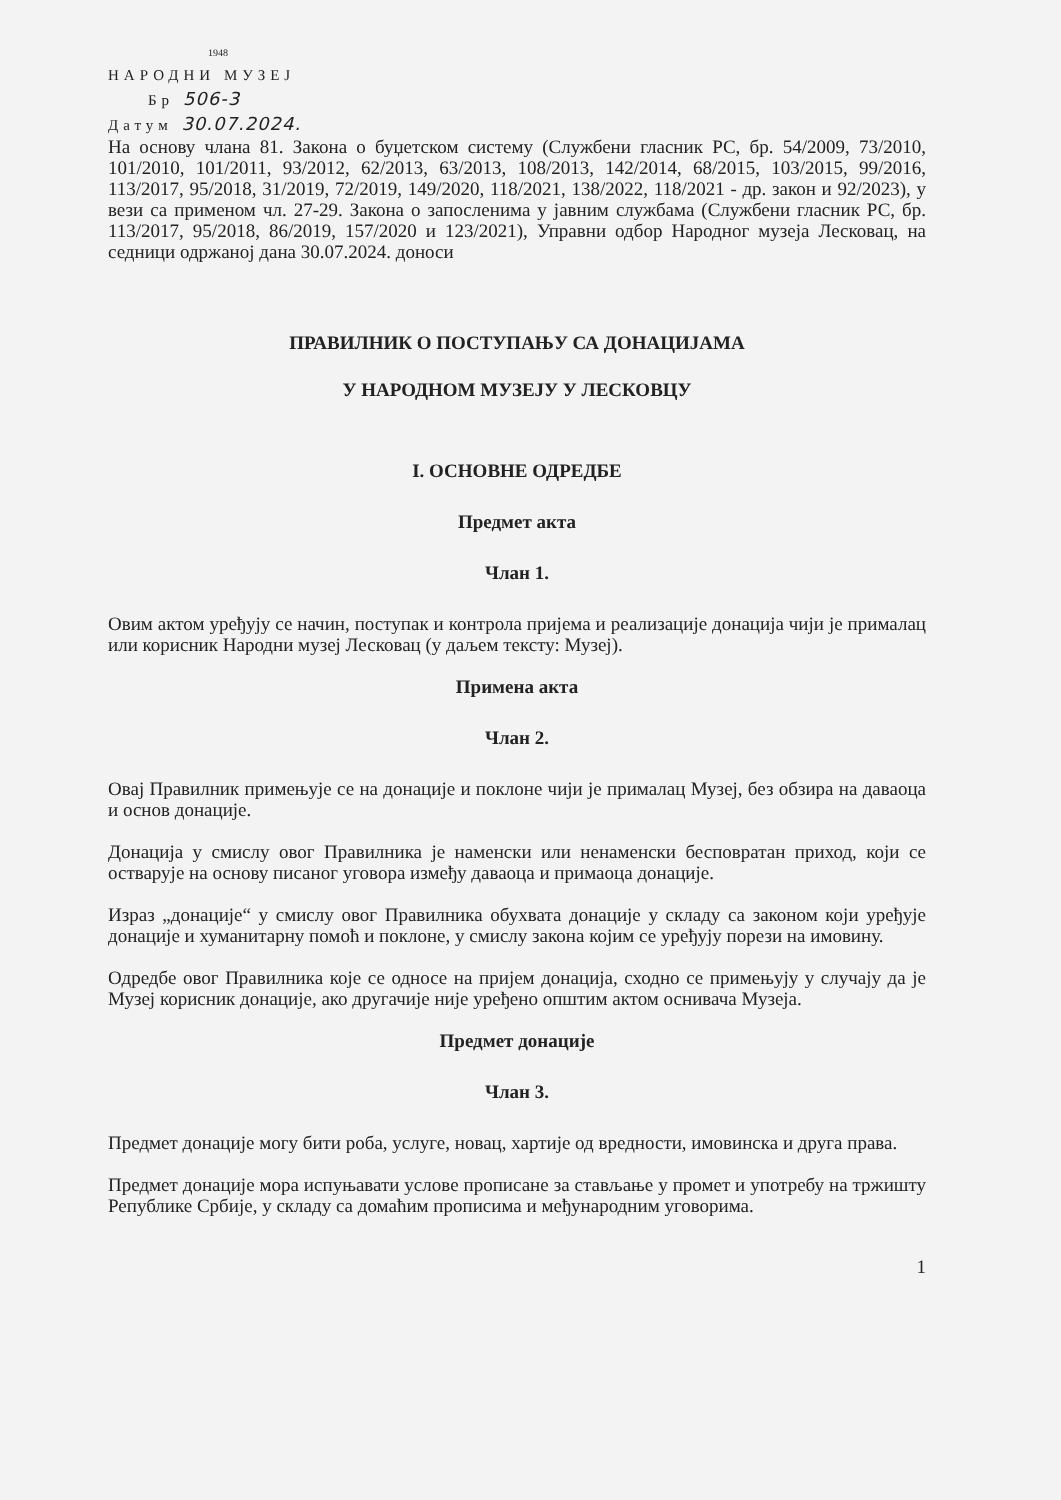1948
НАРОДНИ МУЗЕЈ
Бр 506-3
Датум 30.07.2024.
На основу члана 81. Закона о буџетском систему (Службени гласник РС, бр. 54/2009, 73/2010, 101/2010, 101/2011, 93/2012, 62/2013, 63/2013, 108/2013, 142/2014, 68/2015, 103/2015, 99/2016, 113/2017, 95/2018, 31/2019, 72/2019, 149/2020, 118/2021, 138/2022, 118/2021 - др. закон и 92/2023), у вези са применом чл. 27-29. Закона о запосленима у јавним службама (Службени гласник РС, бр. 113/2017, 95/2018, 86/2019, 157/2020 и 123/2021), Управни одбор Народног музеја Лесковац, на седници одржаној дана 30.07.2024. доноси
ПРАВИЛНИК О ПОСТУПАЊУ СА ДОНАЦИЈАМА
У НАРОДНОМ МУЗЕЈУ У ЛЕСКОВЦУ
I. ОСНОВНЕ ОДРЕДБЕ
Предмет акта
Члан 1.
Овим актом уређују се начин, поступак и контрола пријема и реализације донација чији је прималац или корисник Народни музеј Лесковац (у даљем тексту: Музеј).
Примена акта
Члан 2.
Овај Правилник примењује се на донације и поклоне чији је прималац Музеј, без обзира на даваоца и основ донације.
Донација у смислу овог Правилника је наменски или ненаменски бесповратан приход, који се остварује на основу писаног уговора између даваоца и примаоца донације.
Израз „донације“ у смислу овог Правилника обухвата донације у складу са законом који уређује донације и хуманитарну помоћ и поклоне, у смислу закона којим се уређују порези на имовину.
Одредбе овог Правилника које се односе на пријем донација, сходно се примењују у случају да је Музеј корисник донације, ако другачије није уређено општим актом оснивача Музеја.
Предмет донације
Члан 3.
Предмет донације могу бити роба, услуге, новац, хартије од вредности, имовинска и друга права.
Предмет донације мора испуњавати услове прописане за стављање у промет и употребу на тржишту Републике Србије, у складу са домаћим прописима и међународним уговорима.
1